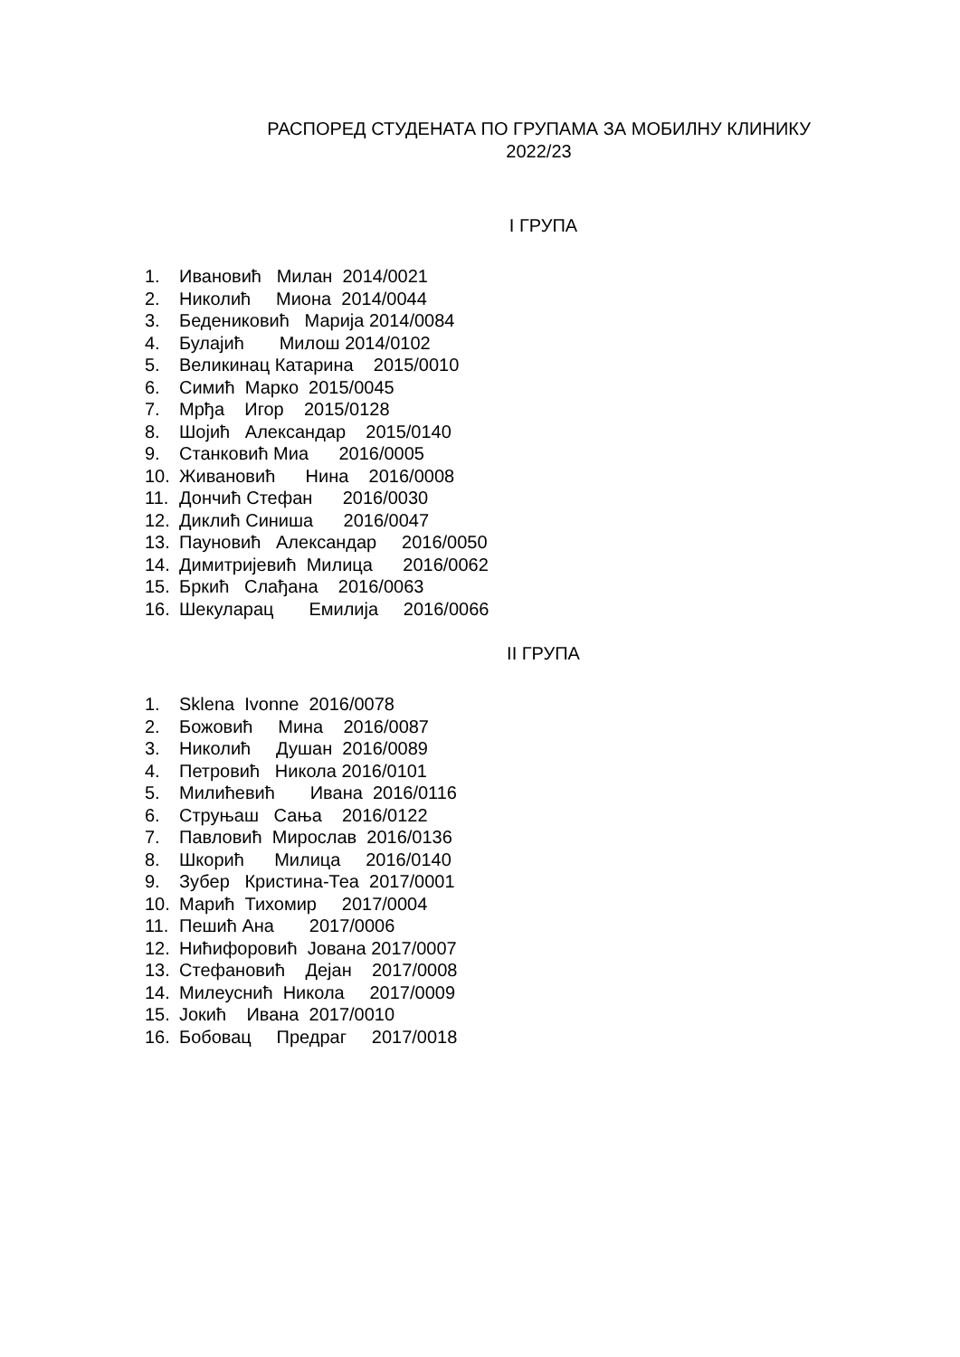РАСПОРЕД СТУДЕНАТА ПО ГРУПАМА ЗА МОБИЛНУ КЛИНИКУ
2022/23
I ГРУПА
1. Ивановић Милан 2014/0021
2. Николић Миона 2014/0044
3. Бедениковић Марија 2014/0084
4. Булајић Милош 2014/0102
5. Великинац Катарина 2015/0010
6. Симић Марко 2015/0045
7. Мрђа Игор 2015/0128
8. Шојић Александар 2015/0140
9. Станковић Миа 2016/0005
10. Живановић Нина 2016/0008
11. Дончић Стефан 2016/0030
12. Диклић Синиша 2016/0047
13. Пауновић Александар 2016/0050
14. Димитријевић Милица 2016/0062
15. Бркић Слађана 2016/0063
16. Шекуларац Емилија 2016/0066
II ГРУПА
1. Sklena Ivonne 2016/0078
2. Божовић Мина 2016/0087
3. Николић Душан 2016/0089
4. Петровић Никола 2016/0101
5. Милићевић Ивана 2016/0116
6. Струњаш Сања 2016/0122
7. Павловић Мирослав 2016/0136
8. Шкорић Милица 2016/0140
9. Зубер Кристина-Теа 2017/0001
10. Марић Тихомир 2017/0004
11. Пешић Ана 2017/0006
12. Нићифоровић Јована 2017/0007
13. Стефановић Дејан 2017/0008
14. Милеуснић Никола 2017/0009
15. Јокић Ивана 2017/0010
16. Бобовац Предраг 2017/0018